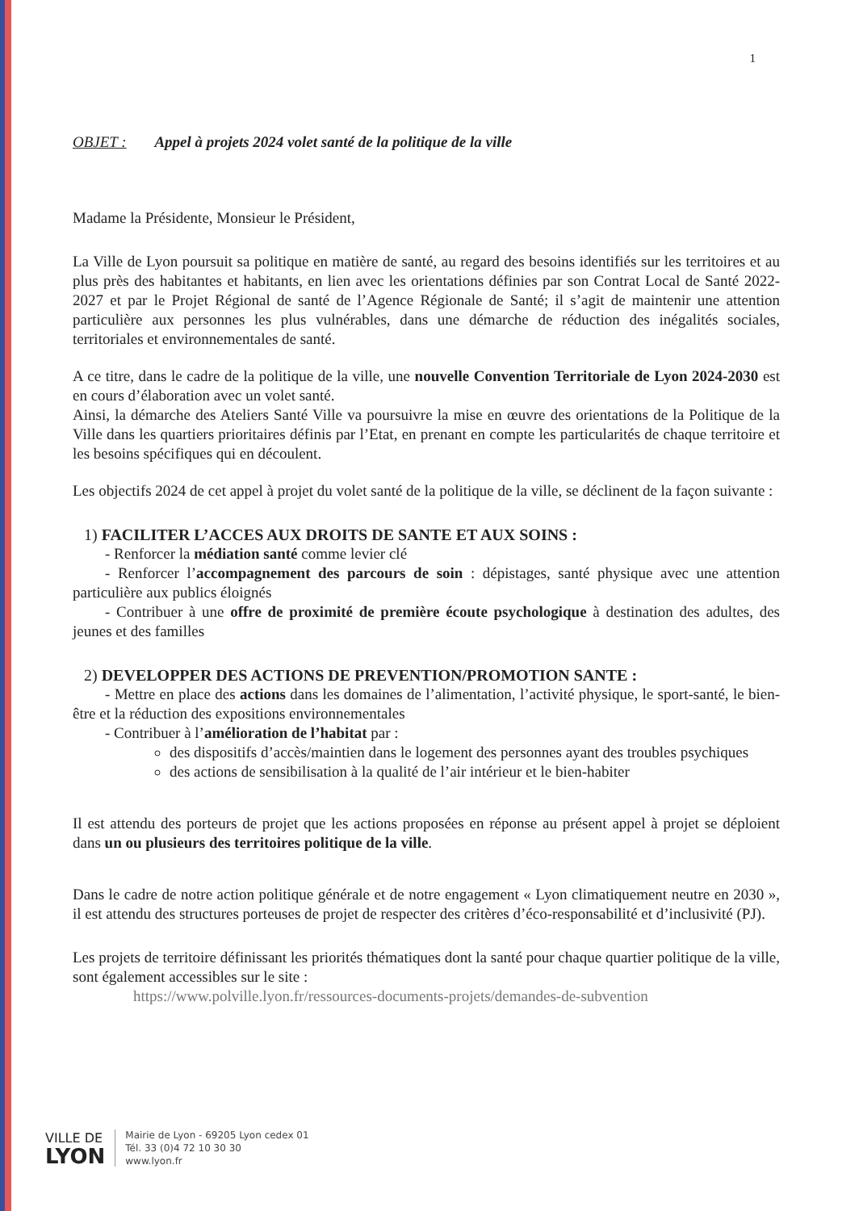1
OBJET : Appel à projets 2024 volet santé de la politique de la ville
Madame la Présidente, Monsieur le Président,
La Ville de Lyon poursuit sa politique en matière de santé, au regard des besoins identifiés sur les territoires et au plus près des habitantes et habitants, en lien avec les orientations définies par son Contrat Local de Santé 2022-2027 et par le Projet Régional de santé de l’Agence Régionale de Santé; il s’agit de maintenir une attention particulière aux personnes les plus vulnérables, dans une démarche de réduction des inégalités sociales, territoriales et environnementales de santé.
A ce titre, dans le cadre de la politique de la ville, une nouvelle Convention Territoriale de Lyon 2024-2030 est en cours d’élaboration avec un volet santé.
Ainsi, la démarche des Ateliers Santé Ville va poursuivre la mise en œuvre des orientations de la Politique de la Ville dans les quartiers prioritaires définis par l’Etat, en prenant en compte les particularités de chaque territoire et les besoins spécifiques qui en découlent.
Les objectifs 2024 de cet appel à projet du volet santé de la politique de la ville, se déclinent de la façon suivante :
1) FACILITER L’ACCES AUX DROITS DE SANTE ET AUX SOINS :
- Renforcer la médiation santé comme levier clé
- Renforcer l’accompagnement des parcours de soin : dépistages, santé physique avec une attention particulière aux publics éloignés
- Contribuer à une offre de proximité de première écoute psychologique à destination des adultes, des jeunes et des familles
2) DEVELOPPER DES ACTIONS DE PREVENTION/PROMOTION SANTE :
- Mettre en place des actions dans les domaines de l’alimentation, l’activité physique, le sport-santé, le bien-être et la réduction des expositions environnementales
- Contribuer à l’amélioration de l’habitat par :
des dispositifs d’accès/maintien dans le logement des personnes ayant des troubles psychiques
des actions de sensibilisation à la qualité de l’air intérieur et le bien-habiter
Il est attendu des porteurs de projet que les actions proposées en réponse au présent appel à projet se déploient dans un ou plusieurs des territoires politique de la ville.
Dans le cadre de notre action politique générale et de notre engagement « Lyon climatiquement neutre en 2030 », il est attendu des structures porteuses de projet de respecter des critères d’éco-responsabilité et d’inclusivité (PJ).
Les projets de territoire définissant les priorités thématiques dont la santé pour chaque quartier politique de la ville, sont également accessibles sur le site :
https://www.polville.lyon.fr/ressources-documents-projets/demandes-de-subvention
VILLE DE
LYON
Mairie de Lyon - 69205 Lyon cedex 01
Tél. 33 (0)4 72 10 30 30
www.lyon.fr